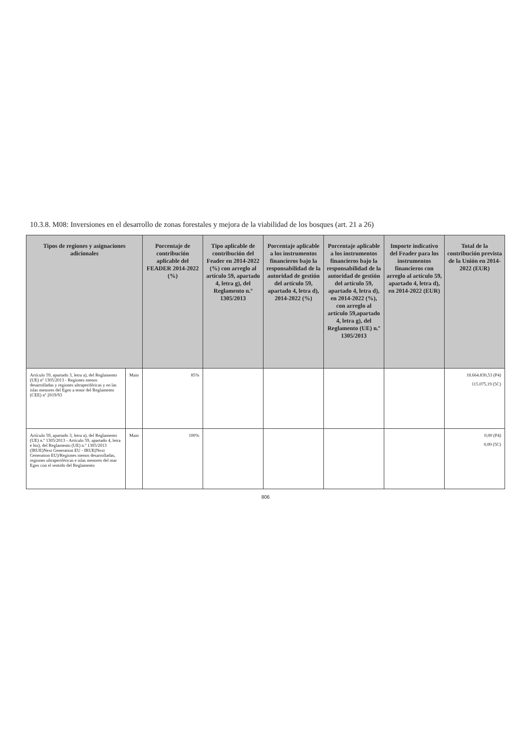10.3.8. M08: Inversiones en el desarrollo de zonas forestales y mejora de la viabilidad de los bosques (art. 21 a 26)
| Tipos de regiones y asignaciones adicionales | | Porcentaje de contribución aplicable del FEADER 2014-2022 (%) | Tipo aplicable de contribución del Feader en 2014-2022 (%) con arreglo al artículo 59, apartado 4, letra g), del Reglamento n.º 1305/2013 | Porcentaje aplicable a los instrumentos financieros bajo la responsabilidad de la autoridad de gestión del artículo 59, apartado 4, letra d), 2014-2022 (%) | Porcentaje aplicable a los instrumentos financieros bajo la responsabilidad de la autoridad de gestión del artículo 59, apartado 4, letra d), en 2014-2022 (%), con arreglo al artículo 59,apartado 4, letra g), del Reglamento (UE) n.º 1305/2013 | Importe indicativo del Feader para los instrumentos financieros con arreglo al artículo 59, apartado 4, letra d), en 2014-2022 (EUR) | Total de la contribución prevista de la Unión en 2014-2022 (EUR) |
| --- | --- | --- | --- | --- | --- | --- | --- |
| Artículo 59, apartado 3, letra a), del Reglamento (UE) nº 1305/2013 - Regiones menos desarrolladas y regiones ultraperiféricas y en las islas menores del Egeo a tenor del Reglamento (CEE) nº 2019/93 | Main | 85% | | | | | 18.664.830,53 (P4) 115.075,19 (5C) |
| Artículo 59, apartado 3, letra a), del Reglamento (UE) n.º 1305/2013 - Artículo 59, apartado 4, letra e bis), del Reglamento (UE) n.º 1305/2013 (IRUE)Next Generation EU - IRUE(Next Generation EU)/Regiones menos desarrolladas, regiones ultraperiféricas e islas menores del mar Egeo con el sentido del Reglamento | Main | 100% | | | | | 0,00 (P4) 0,00 (5C) |
806